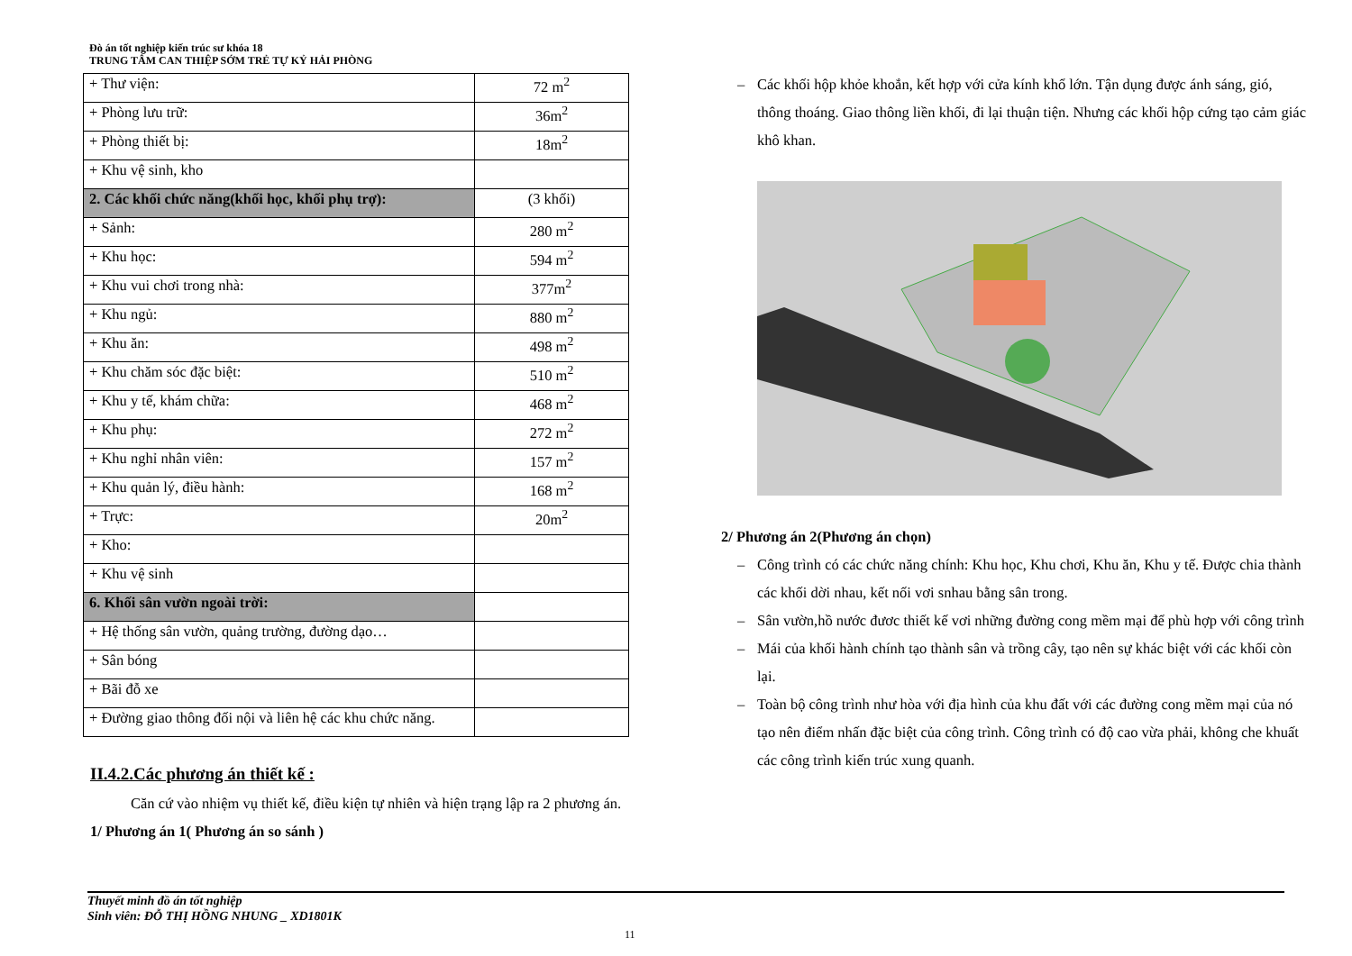Đò án tốt nghiệp kiến trúc sư khóa 18
TRUNG TÂM CAN THIỆP SỚM TRẺ TỰ KỶ HẢI PHÒNG
| + Thư viện: | 72 m<sup>2</sup> |
| + Phòng lưu trữ: | 36m<sup>2</sup> |
| + Phòng thiết bị: | 18m<sup>2</sup> |
| + Khu vệ sinh, kho | |
| 2. Các khối chức năng(khối học, khối phụ trợ): | (3 khối) |
| + Sảnh: | 280 m<sup>2</sup> |
| + Khu học: | 594 m<sup>2</sup> |
| + Khu vui chơi trong nhà: | 377m<sup>2</sup> |
| + Khu ngủ: | 880 m<sup>2</sup> |
| + Khu ăn: | 498 m<sup>2</sup> |
| + Khu chăm sóc đặc biệt: | 510 m<sup>2</sup> |
| + Khu y tế, khám chữa: | 468 m<sup>2</sup> |
| + Khu phụ: | 272 m<sup>2</sup> |
| + Khu nghỉ nhân viên: | 157 m<sup>2</sup> |
| + Khu quản lý, điều hành: | 168 m<sup>2</sup> |
| + Trực: | 20m<sup>2</sup> |
| + Kho: | |
| + Khu vệ sinh | |
| 6. Khối sân vườn ngoài trời: | |
| + Hệ thống sân vườn, quảng trường, đường dạo… | |
| + Sân bóng | |
| + Bãi đỗ xe | |
| + Đường giao thông đối nội và liên hệ các khu chức năng. | |
II.4.2.Các phương án thiết kế :
Căn cứ vào nhiệm vụ thiết kế, điều kiện tự nhiên và hiện trạng lập ra 2 phương án.
1/ Phương án 1( Phương án so sánh )
– Các khối hộp khỏe khoắn, kết hợp với cửa kính khổ lớn. Tận dụng được ánh sáng, gió, thông thoáng. Giao thông liền khối, đi lại thuận tiện. Nhưng các khối hộp cứng tạo cảm giác khô khan.
2/ Phương án 2(Phương án chọn)
– Công trình có các chức năng chính: Khu học, Khu chơi, Khu ăn, Khu y tế. Được chia thành các khối dời nhau, kết nối vơi snhau bằng sân trong.
– Sân vườn,hồ nước đươc thiết kế vơi những đường cong mềm mại để phù hợp với công trình
– Mái của khối hành chính tạo thành sân và trồng cây, tạo nên sự khác biệt với các khối còn lại.
– Toàn bộ công trình như hòa với địa hình của khu đất với các đường cong mềm mại của nó tạo nên điểm nhấn đặc biệt của công trình. Công trình có độ cao vừa phải, không che khuất các công trình kiến trúc xung quanh.
Thuyết minh đồ án tốt nghiệp
Sinh viên: ĐỖ THỊ HỒNG NHUNG _ XD1801K
11